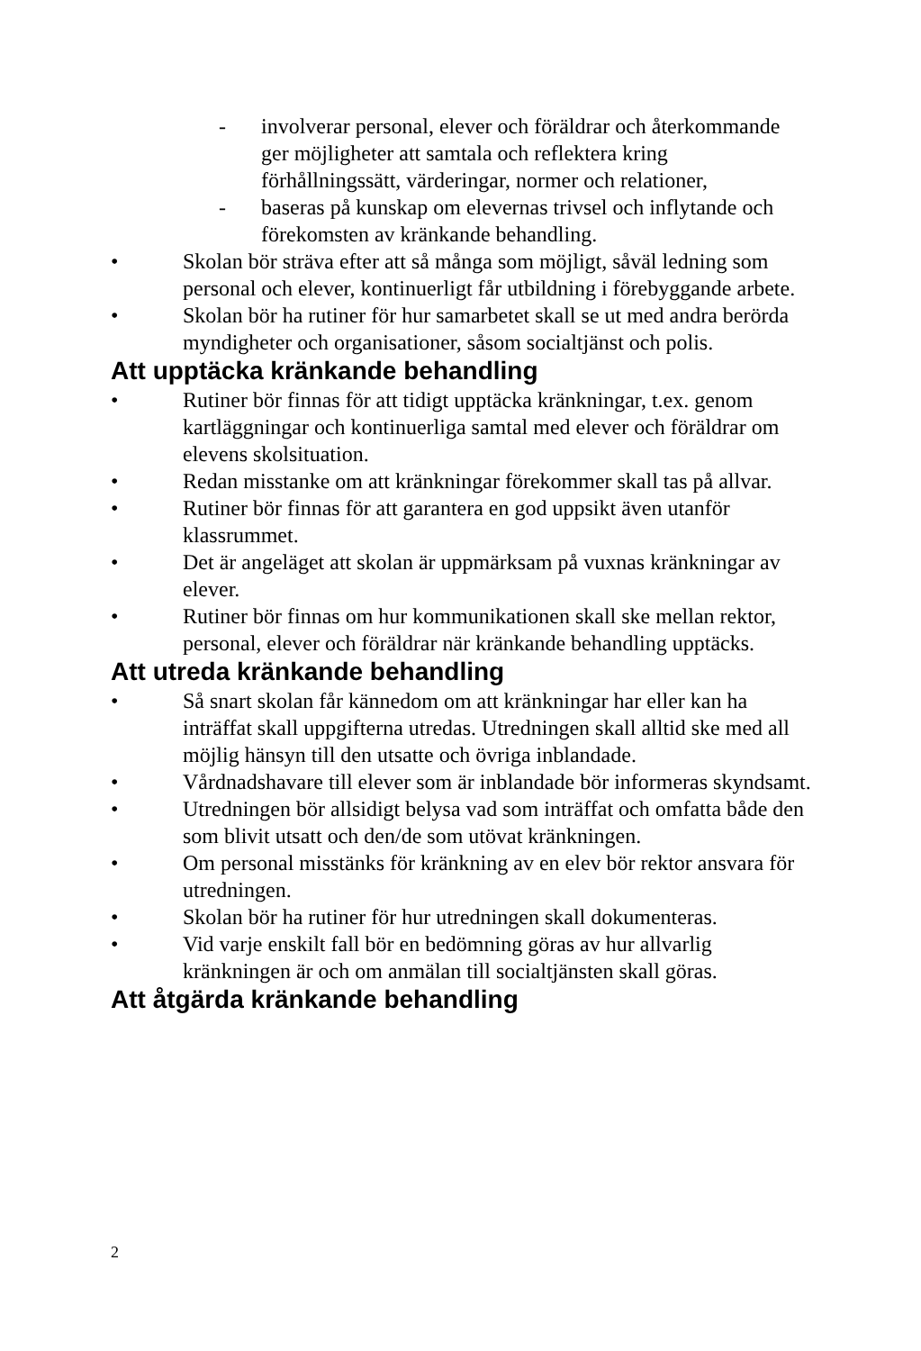- involverar personal, elever och föräldrar och återkommande ger möjligheter att samtala och reflektera kring förhållningssätt, värderingar, normer och relationer,
- baseras på kunskap om elevernas trivsel och inflytande och förekomsten av kränkande behandling.
• Skolan bör sträva efter att så många som möjligt, såväl ledning som personal och elever, kontinuerligt får utbildning i förebyggande arbete.
• Skolan bör ha rutiner för hur samarbetet skall se ut med andra berörda myndigheter och organisationer, såsom socialtjänst och polis.
Att upptäcka kränkande behandling
• Rutiner bör finnas för att tidigt upptäcka kränkningar, t.ex. genom kartläggningar och kontinuerliga samtal med elever och föräldrar om elevens skolsituation.
• Redan misstanke om att kränkningar förekommer skall tas på allvar.
• Rutiner bör finnas för att garantera en god uppsikt även utanför klassrummet.
• Det är angeläget att skolan är uppmärksam på vuxnas kränkningar av elever.
• Rutiner bör finnas om hur kommunikationen skall ske mellan rektor, personal, elever och föräldrar när kränkande behandling upptäcks.
Att utreda kränkande behandling
• Så snart skolan får kännedom om att kränkningar har eller kan ha inträffat skall uppgifterna utredas. Utredningen skall alltid ske med all möjlig hänsyn till den utsatte och övriga inblandade.
• Vårdnadshavare till elever som är inblandade bör informeras skyndsamt.
• Utredningen bör allsidigt belysa vad som inträffat och omfatta både den som blivit utsatt och den/de som utövat kränkningen.
• Om personal misstänks för kränkning av en elev bör rektor ansvara för utredningen.
• Skolan bör ha rutiner för hur utredningen skall dokumenteras.
• Vid varje enskilt fall bör en bedömning göras av hur allvarlig kränkningen är och om anmälan till socialtjänsten skall göras.
Att åtgärda kränkande behandling
2